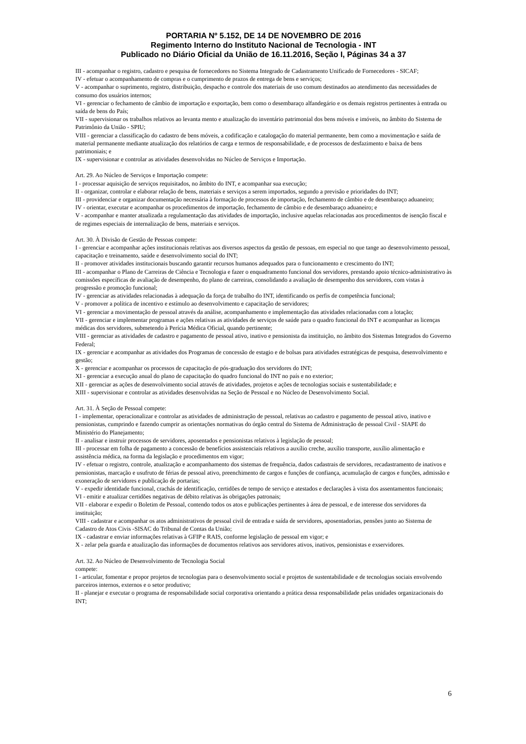PORTARIA Nº 5.152, DE 14 DE NOVEMBRO DE 2016
Regimento Interno do Instituto Nacional de Tecnologia - INT
Publicado no Diário Oficial da União de 16.11.2016, Seção I, Páginas 34 a 37
III - acompanhar o registro, cadastro e pesquisa de fornecedores no Sistema Integrado de Cadastramento Unificado de Fornecedores - SICAF;
IV - efetuar o acompanhamento de compras e o cumprimento de prazos de entrega de bens e serviços;
V - acompanhar o suprimento, registro, distribuição, despacho e controle dos materiais de uso comum destinados ao atendimento das necessidades de consumo dos usuários internos;
VI - gerenciar o fechamento de câmbio de importação e exportação, bem como o desembaraço alfandegário e os demais registros pertinentes à entrada ou saída de bens do País;
VII - supervisionar os trabalhos relativos ao levanta mento e atualização do inventário patrimonial dos bens móveis e imóveis, no âmbito do Sistema de Patrimônio da União - SPIU;
VIII - gerenciar a classificação do cadastro de bens móveis, a codificação e catalogação do material permanente, bem como a movimentação e saída de material permanente mediante atualização dos relatórios de carga e termos de responsabilidade, e de processos de desfazimento e baixa de bens patrimoniais; e
IX - supervisionar e controlar as atividades desenvolvidas no Núcleo de Serviços e Importação.
Art. 29. Ao Núcleo de Serviços e Importação compete:
I - processar aquisição de serviços requisitados, no âmbito do INT, e acompanhar sua execução;
II - organizar, controlar e elaborar relação de bens, materiais e serviços a serem importados, segundo a previsão e prioridades do INT;
III - providenciar e organizar documentação necessária à formação de processos de importação, fechamento de câmbio e de desembaraço aduaneiro;
IV - orientar, executar e acompanhar os procedimentos de importação, fechamento de câmbio e de desembaraço aduaneiro; e
V - acompanhar e manter atualizada a regulamentação das atividades de importação, inclusive aquelas relacionadas aos procedimentos de isenção fiscal e de regimes especiais de internalização de bens, materiais e serviços.
Art. 30. À Divisão de Gestão de Pessoas compete:
I - gerenciar e acompanhar ações institucionais relativas aos diversos aspectos da gestão de pessoas, em especial no que tange ao desenvolvimento pessoal, capacitação e treinamento, saúde e desenvolvimento social do INT;
II - promover atividades institucionais buscando garantir recursos humanos adequados para o funcionamento e crescimento do INT;
III - acompanhar o Plano de Carreiras de Ciência e Tecnologia e fazer o enquadramento funcional dos servidores, prestando apoio técnico-administrativo às comissões específicas de avaliação de desempenho, do plano de carreiras, consolidando a avaliação de desempenho dos servidores, com vistas à progressão e promoção funcional;
IV - gerenciar as atividades relacionadas à adequação da força de trabalho do INT, identificando os perfis de competência funcional;
V - promover a política de incentivo e estímulo ao desenvolvimento e capacitação de servidores;
VI - gerenciar a movimentação de pessoal através da análise, acompanhamento e implementação das atividades relacionadas com a lotação;
VII - gerenciar e implementar programas e ações relativas as atividades de serviços de saúde para o quadro funcional do INT e acompanhar as licenças médicas dos servidores, submetendo à Perícia Médica Oficial, quando pertinente;
VIII - gerenciar as atividades de cadastro e pagamento de pessoal ativo, inativo e pensionista da instituição, no âmbito dos Sistemas Integrados do Governo Federal;
IX - gerenciar e acompanhar as atividades dos Programas de concessão de estagio e de bolsas para atividades estratégicas de pesquisa, desenvolvimento e gestão;
X - gerenciar e acompanhar os processos de capacitação de pós-graduação dos servidores do INT;
XI - gerenciar a execução anual do plano de capacitação do quadro funcional do INT no país e no exterior;
XII - gerenciar as ações de desenvolvimento social através de atividades, projetos e ações de tecnologias sociais e sustentabilidade; e
XIII - supervisionar e controlar as atividades desenvolvidas na Seção de Pessoal e no Núcleo de Desenvolvimento Social.
Art. 31. À Seção de Pessoal compete:
I - implementar, operacionalizar e controlar as atividades de administração de pessoal, relativas ao cadastro e pagamento de pessoal ativo, inativo e pensionistas, cumprindo e fazendo cumprir as orientações normativas do órgão central do Sistema de Administração de pessoal Civil - SIAPE do Ministério do Planejamento;
II - analisar e instruir processos de servidores, aposentados e pensionistas relativos à legislação de pessoal;
III - processar em folha de pagamento a concessão de benefícios assistenciais relativos a auxílio creche, auxílio transporte, auxílio alimentação e assistência médica, na forma da legislação e procedimentos em vigor;
IV - efetuar o registro, controle, atualização e acompanhamento dos sistemas de frequência, dados cadastrais de servidores, recadastramento de inativos e pensionistas, marcação e usufruto de férias de pessoal ativo, preenchimento de cargos e funções de confiança, acumulação de cargos e funções, admissão e exoneração de servidores e publicação de portarias;
V - expedir identidade funcional, crachás de identificação, certidões de tempo de serviço e atestados e declarações à vista dos assentamentos funcionais;
VI - emitir e atualizar certidões negativas de débito relativas às obrigações patronais;
VII - elaborar e expedir o Boletim de Pessoal, contendo todos os atos e publicações pertinentes à área de pessoal, e de interesse dos servidores da instituição;
VIII - cadastrar e acompanhar os atos administrativos de pessoal civil de entrada e saída de servidores, aposentadorias, pensões junto ao Sistema de Cadastro de Atos Civis -SISAC do Tribunal de Contas da União;
IX - cadastrar e enviar informações relativas à GFIP e RAIS, conforme legislação de pessoal em vigor; e
X - zelar pela guarda e atualização das informações de documentos relativos aos servidores ativos, inativos, pensionistas e exservidores.
Art. 32. Ao Núcleo de Desenvolvimento de Tecnologia Social
compete:
I - articular, fomentar e propor projetos de tecnologias para o desenvolvimento social e projetos de sustentabilidade e de tecnologias sociais envolvendo parceiros internos, externos e o setor produtivo;
II - planejar e executar o programa de responsabilidade social corporativa orientando a prática dessa responsabilidade pelas unidades organizacionais do INT;
6